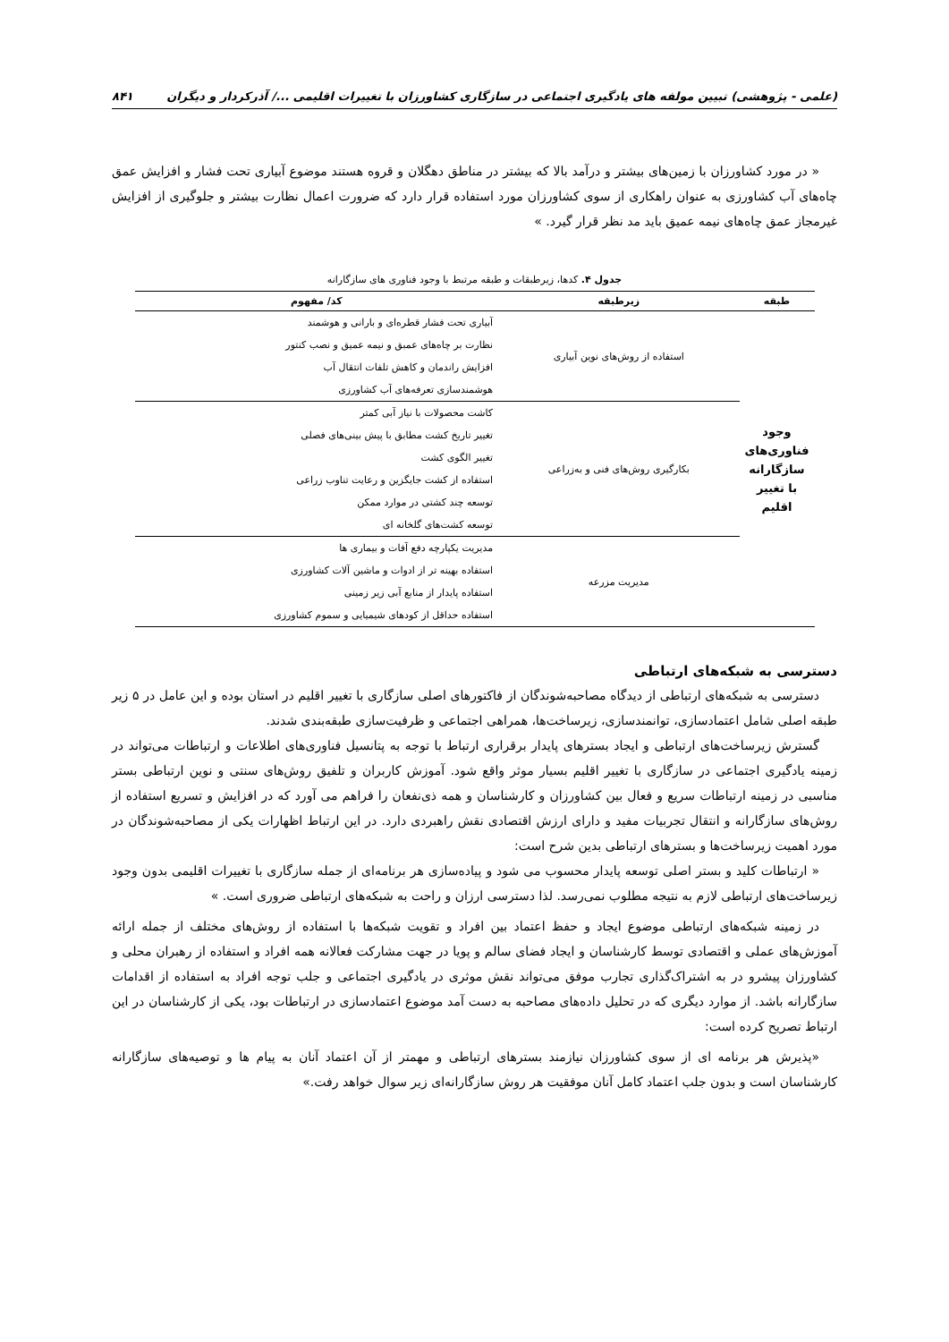(علمی - پژوهشی) تبیین مولفه های یادگیری اجتماعی در سازگاری کشاورزان با تغییرات اقلیمی .../ آذرکردار و دیگران ۸۴۱
« در مورد کشاورزان با زمین‌های بیشتر و درآمد بالا که بیشتر در مناطق دهگلان و قروه هستند موضوع آبیاری تحت فشار و افزایش عمق چاه‌های آب کشاورزی به عنوان راهکاری از سوی کشاورزان مورد استفاده قرار دارد که ضرورت اعمال نظارت بیشتر و جلوگیری از افزایش غیرمجاز عمق چاه‌های نیمه عمیق باید مد نظر قرار گیرد. »
جدول ۴. کدها، زیرطبقات و طبقه مرتبط با وجود فناوری های سازگارانه
| طبقه | زیرطبقه | کد/ مفهوم |
| --- | --- | --- |
| وجود فناوری‌های سازگارانه با تغییر اقلیم | استفاده از روش‌های نوین آبیاری | آبیاری تحت فشار قطره‌ای و بارانی و هوشمند |
| | | نظارت بر چاه‌های عمبق و نیمه عمیق و نصب کنتور |
| | | افزایش راندمان و کاهش تلفات انتقال آب |
| | | هوشمندسازی تعرفه‌های آب کشاورزی |
| | بکارگیری روش‌های فنی و به‌زراعی | کاشت محصولات با نیاز آبی کمتر |
| | | تغییر تاریخ کشت مطابق با پیش بینی‌های فصلی |
| | | تغییر الگوی کشت |
| | | استفاده از کشت جایگزین و رعایت تناوب زراعی |
| | | توسعه چند کشتی در موارد ممکن |
| | | توسعه کشت‌های گلخانه ای |
| | مدیریت مزرعه | مدیریت یکپارچه دفع آفات و بیماری ها |
| | | استفاده بهینه تر از ادوات و ماشین آلات کشاورزی |
| | | استفاده پایدار از منابع آبی زیر زمینی |
| | | استفاده حداقل از کودهای شیمیایی و سموم کشاورزی |
دسترسی به شبکه‌های ارتباطی
دسترسی به شبکه‌های ارتباطی از دیدگاه مصاحبه‌شوندگان از فاکتورهای اصلی سازگاری با تغییر اقلیم در استان بوده و این عامل در ۵ زیر طبقه اصلی شامل اعتمادسازی، توانمندسازی، زیرساخت‌ها، همراهی اجتماعی و ظرفیت‌سازی طبقه‌بندی شدند.
گسترش زیرساخت‌های ارتباطی و ایجاد بسترهای پایدار برقراری ارتباط با توجه به پتانسیل فناوری‌های اطلاعات و ارتباطات می‌تواند در زمینه یادگیری اجتماعی در سازگاری با تغییر اقلیم بسیار موثر واقع شود. آموزش کاربران و تلفیق روش‌های سنتی و نوین ارتباطی بستر مناسبی در زمینه ارتباطات سریع و فعال بین کشاورزان و کارشناسان و همه ذی‌نفعان را فراهم می آورد که در افزایش و تسریع استفاده از روش‌های سازگارانه و انتقال تجربیات مفید و دارای ارزش اقتصادی نقش راهبردی دارد. در این ارتباط اظهارات یکی از مصاحبه‌شوندگان در مورد اهمیت زیرساخت‌ها و بسترهای ارتباطی بدین شرح است:
« ارتباطات کلید و بستر اصلی توسعه پایدار محسوب می شود و پیاده‌سازی هر برنامه‌ای از جمله سازگاری با تغییرات اقلیمی بدون وجود زیرساخت‌های ارتباطی لازم به نتیجه مطلوب نمی‌رسد. لذا دسترسی ارزان و راحت به شبکه‌های ارتباطی ضروری است. »
در زمینه شبکه‌های ارتباطی موضوع ایجاد و حفظ اعتماد بین افراد و تقویت شبکه‌ها با استفاده از روش‌های مختلف از جمله ارائه آموزش‌های عملی و اقتصادی توسط کارشناسان و ایجاد فضای سالم و پویا در جهت مشارکت فعالانه همه افراد و استفاده از رهبران محلی و کشاورزان پیشرو در به اشتراک‌گذاری تجارب موفق می‌تواند نقش موثری در یادگیری اجتماعی و جلب توجه افراد به استفاده از اقدامات سازگارانه باشد. از موارد دیگری که در تحلیل داده‌های مصاحبه به دست آمد موضوع اعتمادسازی در ارتباطات بود، یکی از کارشناسان در این ارتباط تصریح کرده است:
«پذیرش هر برنامه ای از سوی کشاورزان نیازمند بسترهای ارتباطی و مهمتر از آن اعتماد آنان به پیام ها و توصیه‌های سازگارانه کارشناسان است و بدون جلب اعتماد کامل آنان موفقیت هر روش سازگارانه‌ای زیر سوال خواهد رفت.»